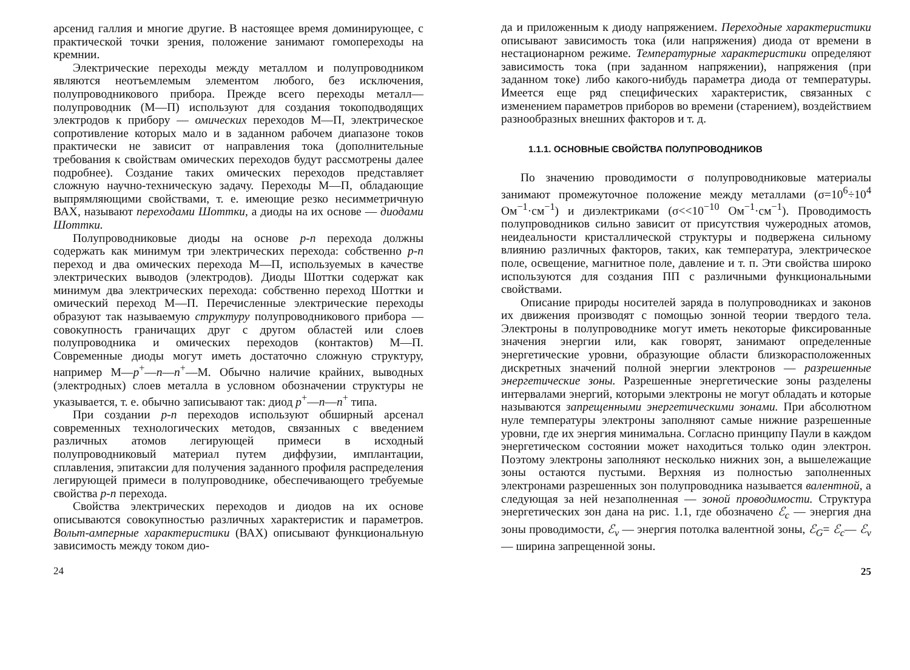арсенид галлия и многие другие. В настоящее время доминирующее, с практической точки зрения, положение занимают гомопереходы на кремнии.
Электрические переходы между металлом и полупроводником являются неотъемлемым элементом любого, без исключения, полупроводникового прибора. Прежде всего переходы металл—полупроводник (М—П) используют для создания токоподводящих электродов к прибору — омических переходов М—П, электрическое сопротивление которых мало и в заданном рабочем диапазоне токов практически не зависит от направления тока (дополнительные требования к свойствам омических переходов будут рассмотрены далее подробнее). Создание таких омических переходов представляет сложную научно-техническую задачу. Переходы М—П, обладающие выпрямляющими свойствами, т. е. имеющие резко несимметричную ВАХ, называют переходами Шоттки, а диоды на их основе — диодами Шоттки.
Полупроводниковые диоды на основе p-n перехода должны содержать как минимум три электрических перехода: собственно p-n переход и два омических перехода М—П, используемых в качестве электрических выводов (электродов). Диоды Шоттки содержат как минимум два электрических перехода: собственно переход Шоттки и омический переход М—П. Перечисленные электрические переходы образуют так называемую структуру полупроводникового прибора — совокупность граничащих друг с другом областей или слоев полупроводника и омических переходов (контактов) М—П. Современные диоды могут иметь достаточно сложную структуру, например М—p<sup>+</sup>—n—n<sup>+</sup>—М. Обычно наличие крайних, выводных (электродных) слоев металла в условном обозначении структуры не указывается, т. е. обычно записывают так: диод p<sup>+</sup>—n—n<sup>+</sup> типа.
При создании p-n переходов используют обширный арсенал современных технологических методов, связанных с введением различных атомов легирующей примеси в исходный полупроводниковый материал путем диффузии, имплантации, сплавления, эпитаксии для получения заданного профиля распределения легирующей примеси в полупроводнике, обеспечивающего требуемые свойства p-n перехода.
Свойства электрических переходов и диодов на их основе описываются совокупностью различных характеристик и параметров. Вольт-амперные характеристики (ВАХ) описывают функциональную зависимость между током дио-
24
да и приложенным к диоду напряжением. Переходные характеристики описывают зависимость тока (или напряжения) диода от времени в нестационарном режиме. Температурные характеристики определяют зависимость тока (при заданном напряжении), напряжения (при заданном токе) либо какого-нибудь параметра диода от температуры. Имеется еще ряд специфических характеристик, связанных с изменением параметров приборов во времени (старением), воздействием разнообразных внешних факторов и т. д.
1.1.1. ОСНОВНЫЕ СВОЙСТВА ПОЛУПРОВОДНИКОВ
По значению проводимости σ полупроводниковые материалы занимают промежуточное положение между металлами (σ=10<sup>6</sup>÷10<sup>4</sup> Ом<sup>−1</sup>·см<sup>−1</sup>) и диэлектриками (σ<<10<sup>−10</sup> Ом<sup>−1</sup>·см<sup>−1</sup>). Проводимость полупроводников сильно зависит от присутствия чужеродных атомов, неидеальности кристаллической структуры и подвержена сильному влиянию различных факторов, таких, как температура, электрическое поле, освещение, магнитное поле, давление и т. п. Эти свойства широко используются для создания ПП с различными функциональными свойствами.
Описание природы носителей заряда в полупроводниках и законов их движения производят с помощью зонной теории твердого тела. Электроны в полупроводнике могут иметь некоторые фиксированные значения энергии или, как говорят, занимают определенные энергетические уровни, образующие области близкорасположенных дискретных значений полной энергии электронов — разрешенные энергетические зоны. Разрешенные энергетические зоны разделены интервалами энергий, которыми электроны не могут обладать и которые называются запрещенными энергетическими зонами. При абсолютном нуле температуры электроны заполняют самые нижние разрешенные уровни, где их энергия минимальна. Согласно принципу Паули в каждом энергетическом состоянии может находиться только один электрон. Поэтому электроны заполняют несколько нижних зон, а вышележащие зоны остаются пустыми. Верхняя из полностью заполненных электронами разрешенных зон полупроводника называется валентной, а следующая за ней незаполненная — зоной проводимости. Структура энергетических зон дана на рис. 1.1, где обозначено ℰ<sub>c</sub> — энергия дна зоны проводимости, ℰ<sub>v</sub> — энергия потолка валентной зоны, ℰ<sub>G</sub>= ℰ<sub>c</sub>— ℰ<sub>v</sub> — ширина запрещенной зоны.
25